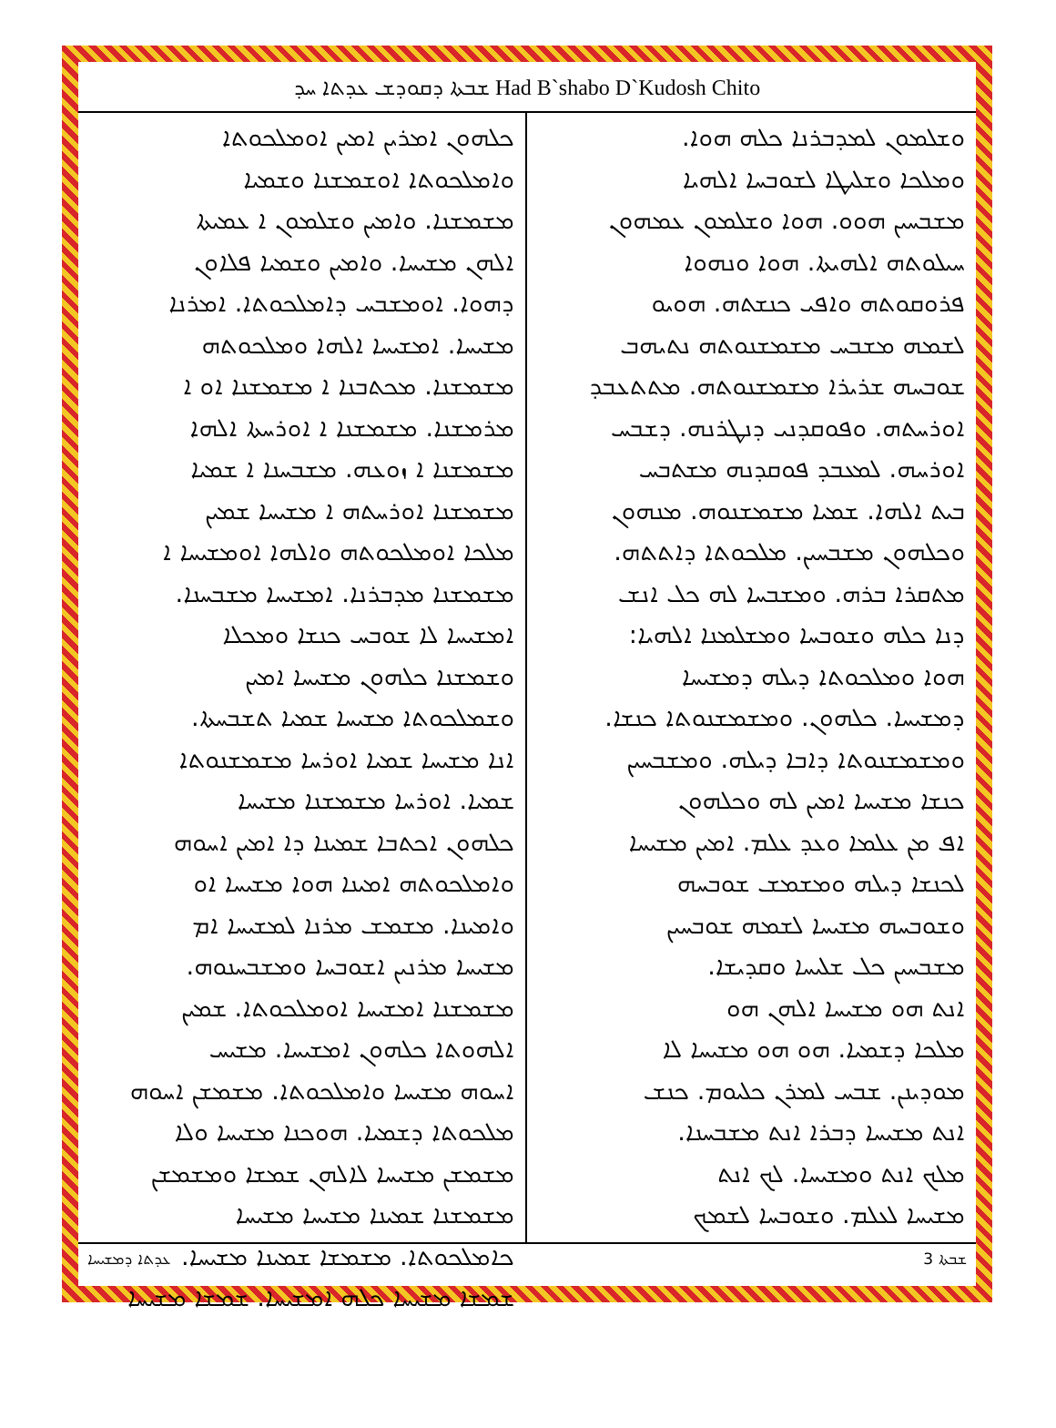ܫܒܬܐ ܕܩܘܕܫ ܥܕܬܐ ܚܕ Had B`shabo D`Kudosh Chito
ܘܫܠܡܘܢ ܠܡܕܒܪܢܐ ܟܠܗ ܗܘܐ.
ܘܡܠܟܐ ܘܫܠܝܛܐ ܠܫܘܒܚܐ ܐܠܗܝܐ
ܡܫܒܚܝܢ ܗܘܘ. ܗܘܐ ܘܫܠܡܘܢ ܥܡܗܘܢ
ܚܝܠܘܬܗ ܐܠܗܝܬܐ. ܗܘܐ ܘܢܗܘܐ
ܦܪܘܩܘܬܗ ܘܐܦܝ ܟܢܫܬܗ. ܗܘܝܘ
ܠܫܡܗ ܡܫܒܚ ܡܫܡܫܢܘܬܗ ܢܬܝܗܒ
ܫܘܒܚܗ ܫܪܝܪܐ ܡܫܡܫܢܘܬܗ. ܡܬܬܥܒܕ
ܐܘܪܚܬܗ. ܘܦܘܩܕܢܝ ܕܢܛܪܢܗ. ܕܫܒܚ
ܐܘܪܚܗ. ܠܡܥܒܕ ܦܘܩܕܢܗ ܡܫܬܒܚ
ܒܝܬ ܐܠܗܐ. ܫܡܝܐ ܡܫܡܫܢܘܗ. ܡܢܗܘܢ
ܘܟܠܗܘܢ ܡܫܒܚܝܢ. ܡܠܟܘܬܐ ܕܐܬܬܗ.
ܡܬܩܪܐ ܒܪܗ. ܘܡܫܒܚܐ ܠܗ ܟܠ ܐܢܫ
ܕܢܐ ܟܠܗ ܘܫܘܒܚܐ ܘܡܫܠܡܢܐ ܐܠܗܝܐ:
ܗܘܐ ܘܡܠܟܘܬܐ ܕܝܠܗ ܕܡܫܝܚܐ
ܕܡܫܝܚܐ. ܟܠܗܘܢ. ܘܡܫܡܫܢܘܬܐ ܟܢܫܐ.
ܘܡܫܡܫܢܘܬܐ ܕܐܒܐ ܕܝܠܗ. ܘܡܫܒܚܝܢ
ܟܢܫܐ ܡܫܝܚܐ ܐܡܝܢ ܠܗ ܘܟܠܗܘܢ
ܐܦ ܡܢ ܥܠܡܐ ܘܥܕ ܥܠܡ. ܐܡܝܢ ܡܫܝܚܐ
ܠܟܢܫܐ ܕܝܠܗ ܘܡܫܡܫ ܫܘܒܚܗ
ܘܫܘܒܚܗ ܡܫܝܚܐ ܠܫܡܗ ܫܘܒܚܝܢ
ܡܫܒܚܝܢ ܟܠ ܫܠܝܚܐ ܘܩܕܝܫܐ.
ܐܢܬ ܗܘ ܡܫܝܚܐ ܐܠܗܢ ܗܘ
ܡܠܟܐ ܕܫܡܝܐ. ܗܘ ܗܘ ܡܫܝܚܐ ܠܐ
ܡܘܕܝܢܢ. ܫܒܚ ܠܡܪܢ ܟܠܝܘܡ. ܟܢܫ
ܐܢܬ ܡܫܝܚܐ ܕܒܪܐ ܐܢܬ ܡܫܒܚܢܐ.
ܡܠܟ ܐܢܬ ܘܡܫܝܚܐ. ܠܟ ܐܢܬ
ܡܫܝܚܐ ܠܥܠܡ. ܘܫܘܒܚܐ ܠܫܡܟ
ܟܠܗܘܢ ܐܡܪܝܢ ܐܡܝܢ ܐܘܡܠܟܘܬܐ
ܘܐܡܠܟܘܬܐ ܐܘܫܡܫܢܐ ܘܫܡܝܐ
ܡܫܡܫܢܐ. ܘܐܡܝܢ ܘܫܠܡܘܢ ܐ ܥܡܝܬܐ
ܐܠܗܢ ܡܫܝܚܐ. ܘܐܡܝܢ ܘܫܡܝܐ ܦܠܐܘܢ
ܕܗܘܐ. ܐܘܡܫܒܚ ܕܐܡܠܟܘܬܐ. ܐܡܪܢܐ
ܡܫܝܚܐ. ܐܡܫܝܚܐ ܐܠܗܐ ܘܡܠܟܘܬܗ
ܡܫܡܫܢܐ. ܡܟܬܒܢܐ ܐ ܡܫܡܫܢܐ ܐܘ ܐ
ܡܪܡܫܢܐ. ܡܫܡܫܢܐ ܐ ܐܘܪܚܬܐ ܐܠܗܐ
ܡܫܡܫܢܐ ܐ ܙܘܥܗ. ܡܫܒܚܢܐ ܐ ܫܡܝܐ
ܡܫܡܫܢܐ ܐܘܪܚܬܗ ܐ ܡܫܝܚܐ ܫܡܝܢ
ܡܠܟܐ ܐܘܡܠܟܘܬܗ ܘܐܠܗܐ ܐܘܡܫܝܚܐ ܐ
ܡܫܡܫܢܐ ܡܕܒܪܢܐ. ܐܡܫܝܚܐ ܡܫܒܚܢܐ.
ܐܡܫܝܚܐ ܠܐ ܫܘܒܚ ܟܢܫܐ ܘܡܟܠܐ
ܘܫܡܫܢܐ ܟܠܗܘܢ ܡܫܝܚܐ ܐܡܝܢ
ܘܫܡܠܟܘܬܐ ܡܫܝܚܐ ܫܡܝܐ ܬܫܒܚܬܐ.
ܐܢܐ ܡܫܝܚܐ ܫܡܝܐ ܐܘܪܚܐ ܡܫܡܫܢܘܬܐ
ܫܡܝܐ. ܐܘܪܚܐ ܡܫܡܫܢܐ ܡܫܝܚܐ
ܟܠܗܘܢ ܐܟܬܒܐ ܫܡܝܢܐ ܕܐ ܐܡܝܢ ܐܚܘܗ
ܘܐܡܠܟܘܬܗ ܐܡܝܢܐ ܗܘܐ ܡܫܝܚܐ ܐܘ
ܘܐܡܝܢܐ. ܡܫܡܫ ܡܪܢܐ ܠܡܫܝܚܐ ܐܡ
ܡܫܝܚܐ ܡܪܢܝܢ ܐܫܘܒܚܐ ܘܡܫܒܚܢܘܗ.
ܡܫܡܫܢܐ ܐܡܫܝܚܐ ܐܘܡܠܟܘܬܐ. ܫܡܝܢ
ܐܠܗܘܬܐ ܟܠܗܘܢ ܐܡܫܝܚܐ. ܡܫܝܚ
ܐܚܘܗ ܡܫܝܚܐ ܘܐܡܠܟܘܬܐ. ܡܫܡܫܢ ܐܚܘܗ
ܡܠܟܘܬܐ ܕܫܡܝܐ. ܗܘܟܢܐ ܡܫܝܚܐ ܘܠܐ
ܡܫܡܫܢ ܡܫܝܚܐ ܠܐܠܗܢ ܫܡܫܐ ܘܡܫܡܫܢ
ܡܫܡܫܢܐ ܫܡܝܢܐ ܡܫܝܚܐ ܡܫܝܚܐ
ܟܐܡܠܟܘܬܐ. ܡܫܡܫܐ ܫܡܝܢܐ ܡܫܝܚܐ.
ܫܡܫܐ ܡܫܝܚܐ ܟܠܗ ܐܡܫܝܚܐ. ܫܡܫܐ ܡܫܝܚܐ
ܥܕܬܐ ܕܡܫܝܚܐ 3 ܫܒܬܐ